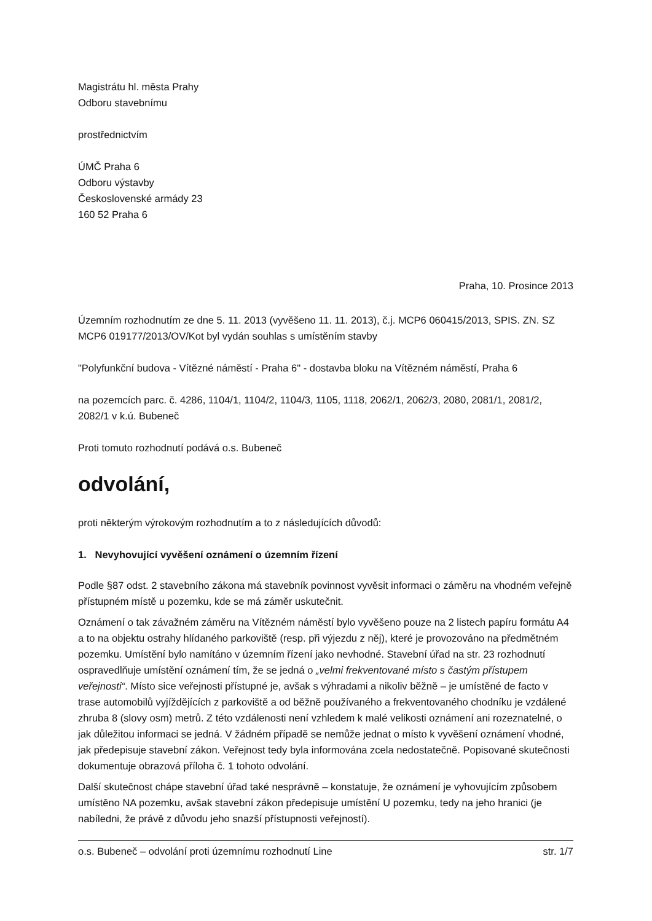Magistrátu hl. města Prahy
Odboru stavebnímu
prostřednictvím
ÚMČ Praha 6
Odboru výstavby
Československé armády 23
160 52 Praha 6
Praha, 10. Prosince 2013
Územním rozhodnutím ze dne 5. 11. 2013 (vyvěšeno 11. 11. 2013), č.j. MCP6 060415/2013, SPIS. ZN. SZ MCP6 019177/2013/OV/Kot byl vydán souhlas s umístěním stavby
"Polyfunkční budova - Vítězné náměstí - Praha 6" - dostavba bloku na Vítězném náměstí, Praha 6
na pozemcích parc. č. 4286, 1104/1, 1104/2, 1104/3, 1105, 1118, 2062/1, 2062/3, 2080, 2081/1, 2081/2, 2082/1 v k.ú. Bubeneč
Proti tomuto rozhodnutí podává o.s. Bubeneč
odvolání,
proti některým výrokovým rozhodnutím a to z následujících důvodů:
1. Nevyhovující vyvěšení oznámení o územním řízení
Podle §87 odst. 2 stavebního zákona má stavebník povinnost vyvěsit informaci o záměru na vhodném veřejně přístupném místě u pozemku, kde se má záměr uskutečnit.
Oznámení o tak závažném záměru na Vítězném náměstí bylo vyvěšeno pouze na 2 listech papíru formátu A4 a to na objektu ostrahy hlídaného parkoviště (resp. při výjezdu z něj), které je provozováno na předmětném pozemku. Umístění bylo namítáno v územním řízení jako nevhodné. Stavební úřad na str. 23 rozhodnutí ospravedlňuje umístění oznámení tím, že se jedná o „velmi frekventované místo s častým přístupem veřejnosti“. Místo sice veřejnosti přístupné je, avšak s výhradami a nikoliv běžně – je umístěné de facto v trase automobilů vyjíždějících z parkoviště a od běžně používaného a frekventovaného chodníku je vzdálené zhruba 8 (slovy osm) metrů. Z této vzdálenosti není vzhledem k malé velikosti oznámení ani rozeznatelné, o jak důležitou informaci se jedná. V žádném případě se nemůže jednat o místo k vyvěšení oznámení vhodné, jak předepisuje stavební zákon. Veřejnost tedy byla informována zcela nedostatečně. Popisované skutečnosti dokumentuje obrazová příloha č. 1 tohoto odvolání.
Další skutečnost chápe stavební úřad také nesprávně – konstatuje, že oznámení je vyhovujícím způsobem umístěno NA pozemku, avšak stavební zákon předepisuje umístění U pozemku, tedy na jeho hranici (je nabíledni, že právě z důvodu jeho snazší přístupnosti veřejností).
o.s. Bubeneč – odvolání proti územnímu rozhodnutí Line str. 1/7